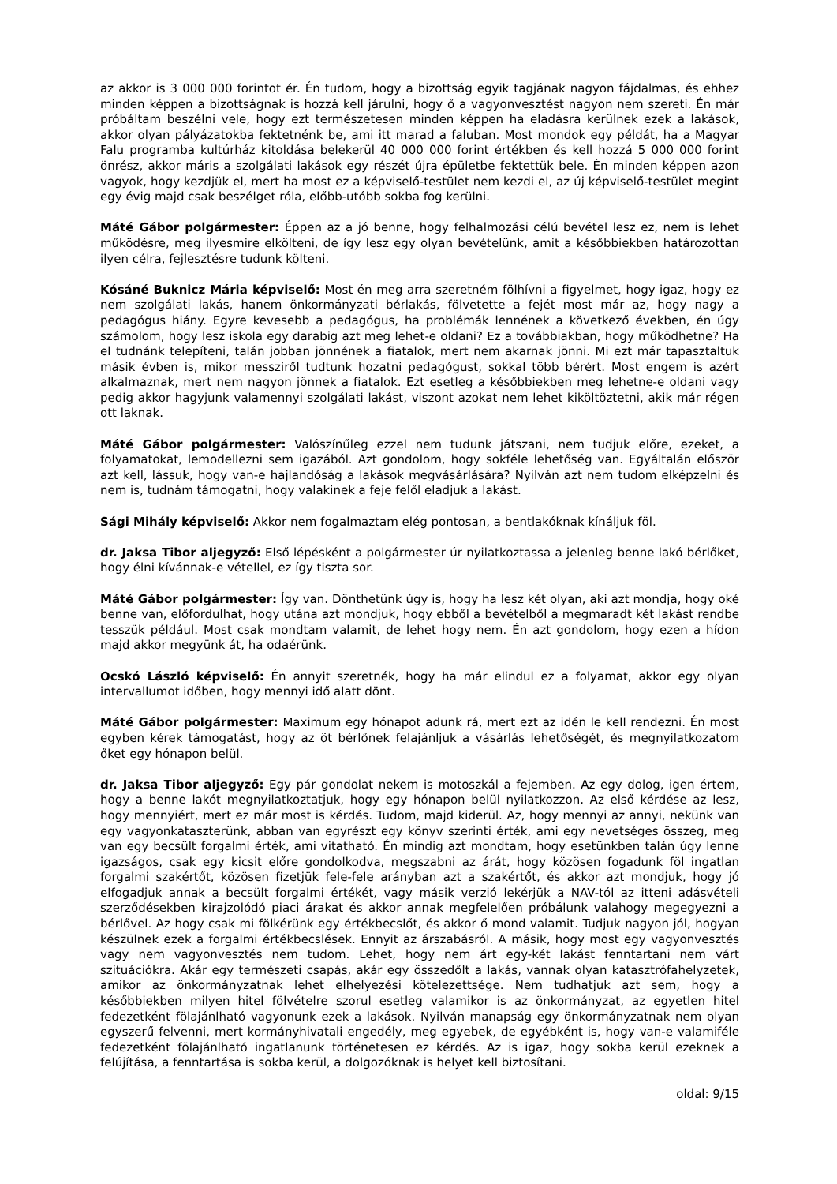az akkor is 3 000 000 forintot ér. Én tudom, hogy a bizottság egyik tagjának nagyon fájdalmas, és ehhez minden képpen a bizottságnak is hozzá kell járulni, hogy ő a vagyonvesztést nagyon nem szereti. Én már próbáltam beszélni vele, hogy ezt természetesen minden képpen ha eladásra kerülnek ezek a lakások, akkor olyan pályázatokba fektetnénk be, ami itt marad a faluban. Most mondok egy példát, ha a Magyar Falu programba kultúrház kitoldása belekerül 40 000 000 forint értékben és kell hozzá 5 000 000 forint önrész, akkor máris a szolgálati lakások egy részét újra épületbe fektettük bele. Én minden képpen azon vagyok, hogy kezdjük el, mert ha most ez a képviselő-testület nem kezdi el, az új képviselő-testület megint egy évig majd csak beszélget róla, előbb-utóbb sokba fog kerülni.
Máté Gábor polgármester: Éppen az a jó benne, hogy felhalmozási célú bevétel lesz ez, nem is lehet működésre, meg ilyesmire elkölteni, de így lesz egy olyan bevételünk, amit a későbbiekben határozottan ilyen célra, fejlesztésre tudunk költeni.
Kósáné Buknicz Mária képviselő: Most én meg arra szeretném fölhívni a figyelmet, hogy igaz, hogy ez nem szolgálati lakás, hanem önkormányzati bérlakás, fölvetette a fejét most már az, hogy nagy a pedagógus hiány. Egyre kevesebb a pedagógus, ha problémák lennének a következő években, én úgy számolom, hogy lesz iskola egy darabig azt meg lehet-e oldani? Ez a továbbiakban, hogy működhetne? Ha el tudnánk telepíteni, talán jobban jönnének a fiatalok, mert nem akarnak jönni. Mi ezt már tapasztaltuk másik évben is, mikor messziről tudtunk hozatni pedagógust, sokkal több bérért. Most engem is azért alkalmaznak, mert nem nagyon jönnek a fiatalok. Ezt esetleg a későbbiekben meg lehetne-e oldani vagy pedig akkor hagyjunk valamennyi szolgálati lakást, viszont azokat nem lehet kiköltöztetni, akik már régen ott laknak.
Máté Gábor polgármester: Valószínűleg ezzel nem tudunk játszani, nem tudjuk előre, ezeket, a folyamatokat, lemodellezni sem igazából. Azt gondolom, hogy sokféle lehetőség van. Egyáltalán először azt kell, lássuk, hogy van-e hajlandóság a lakások megvásárlására? Nyilván azt nem tudom elképzelni és nem is, tudnám támogatni, hogy valakinek a feje felől eladjuk a lakást.
Sági Mihály képviselő: Akkor nem fogalmaztam elég pontosan, a bentlakóknak kínáljuk föl.
dr. Jaksa Tibor aljegyző: Első lépésként a polgármester úr nyilatkoztassa a jelenleg benne lakó bérlőket, hogy élni kívánnak-e vétellel, ez így tiszta sor.
Máté Gábor polgármester: Így van. Dönthetünk úgy is, hogy ha lesz két olyan, aki azt mondja, hogy oké benne van, előfordulhat, hogy utána azt mondjuk, hogy ebből a bevételből a megmaradt két lakást rendbe tesszük például. Most csak mondtam valamit, de lehet hogy nem. Én azt gondolom, hogy ezen a hídon majd akkor megyünk át, ha odaérünk.
Ocskó László képviselő: Én annyit szeretnék, hogy ha már elindul ez a folyamat, akkor egy olyan intervallumot időben, hogy mennyi idő alatt dönt.
Máté Gábor polgármester: Maximum egy hónapot adunk rá, mert ezt az idén le kell rendezni. Én most egyben kérek támogatást, hogy az öt bérlőnek felajánljuk a vásárlás lehetőségét, és megnyilatkozatom őket egy hónapon belül.
dr. Jaksa Tibor aljegyző: Egy pár gondolat nekem is motoszkál a fejemben. Az egy dolog, igen értem, hogy a benne lakót megnyilatkoztatjuk, hogy egy hónapon belül nyilatkozzon. Az első kérdése az lesz, hogy mennyiért, mert ez már most is kérdés. Tudom, majd kiderül. Az, hogy mennyi az annyi, nekünk van egy vagyonkataszterünk, abban van egyrészt egy könyv szerinti érték, ami egy nevetséges összeg, meg van egy becsült forgalmi érték, ami vitatható. Én mindig azt mondtam, hogy esetünkben talán úgy lenne igazságos, csak egy kicsit előre gondolkodva, megszabni az árát, hogy közösen fogadunk föl ingatlan forgalmi szakértőt, közösen fizetjük fele-fele arányban azt a szakértőt, és akkor azt mondjuk, hogy jó elfogadjuk annak a becsült forgalmi értékét, vagy másik verzió lekérjük a NAV-tól az itteni adásvételi szerződésekben kirajzolódó piaci árakat és akkor annak megfelelően próbálunk valahogy megegyezni a bérlővel. Az hogy csak mi fölkérünk egy értékbecslőt, és akkor ő mond valamit. Tudjuk nagyon jól, hogyan készülnek ezek a forgalmi értékbecslések. Ennyit az árszabásról. A másik, hogy most egy vagyonvesztés vagy nem vagyonvesztés nem tudom. Lehet, hogy nem árt egy-két lakást fenntartani nem várt szituációkra. Akár egy természeti csapás, akár egy összedőlt a lakás, vannak olyan katasztrófahelyzetek, amikor az önkormányzatnak lehet elhelyezési kötelezettsége. Nem tudhatjuk azt sem, hogy a későbbiekben milyen hitel fölvételre szorul esetleg valamikor is az önkormányzat, az egyetlen hitel fedezetként fölajánlható vagyonunk ezek a lakások. Nyilván manapság egy önkormányzatnak nem olyan egyszerű felvenni, mert kormányhivatali engedély, meg egyebek, de egyébként is, hogy van-e valamiféle fedezetként fölajánlható ingatlanunk történetesen ez kérdés. Az is igaz, hogy sokba kerül ezeknek a felújítása, a fenntartása is sokba kerül, a dolgozóknak is helyet kell biztosítani.
oldal: 9/15